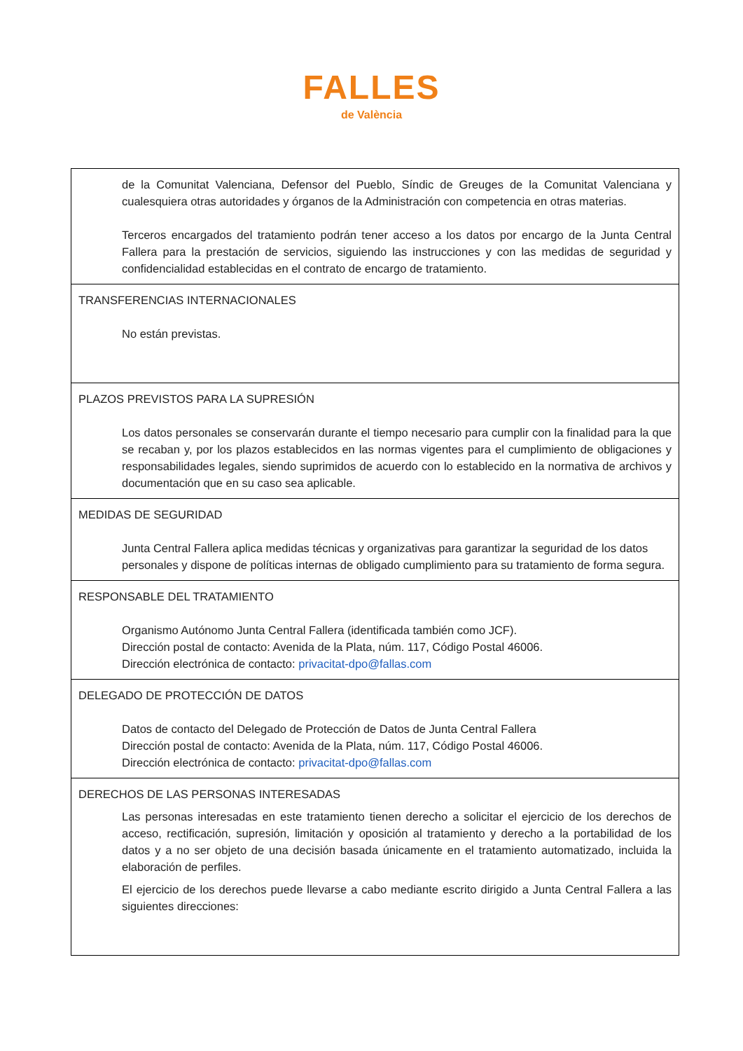FALLES
de València
| de la Comunitat Valenciana, Defensor del Pueblo, Síndic de Greuges de la Comunitat Valenciana y cualesquiera otras autoridades y órganos de la Administración con competencia en otras materias. Terceros encargados del tratamiento podrán tener acceso a los datos por encargo de la Junta Central Fallera para la prestación de servicios, siguiendo las instrucciones y con las medidas de seguridad y confidencialidad establecidas en el contrato de encargo de tratamiento. |
| TRANSFERENCIAS INTERNACIONALES No están previstas. |
| PLAZOS PREVISTOS PARA LA SUPRESIÓN Los datos personales se conservarán durante el tiempo necesario para cumplir con la finalidad para la que se recaban y, por los plazos establecidos en las normas vigentes para el cumplimiento de obligaciones y responsabilidades legales, siendo suprimidos de acuerdo con lo establecido en la normativa de archivos y documentación que en su caso sea aplicable. |
| MEDIDAS DE SEGURIDAD Junta Central Fallera aplica medidas técnicas y organizativas para garantizar la seguridad de los datos personales y dispone de políticas internas de obligado cumplimiento para su tratamiento de forma segura. |
| RESPONSABLE DEL TRATAMIENTO Organismo Autónomo Junta Central Fallera (identificada también como JCF). Dirección postal de contacto: Avenida de la Plata, núm. 117, Código Postal 46006. Dirección electrónica de contacto: privacitat-dpo@fallas.com |
| DELEGADO DE PROTECCIÓN DE DATOS Datos de contacto del Delegado de Protección de Datos de Junta Central Fallera Dirección postal de contacto: Avenida de la Plata, núm. 117, Código Postal 46006. Dirección electrónica de contacto: privacitat-dpo@fallas.com |
| DERECHOS DE LAS PERSONAS INTERESADAS Las personas interesadas en este tratamiento tienen derecho a solicitar el ejercicio de los derechos de acceso, rectificación, supresión, limitación y oposición al tratamiento y derecho a la portabilidad de los datos y a no ser objeto de una decisión basada únicamente en el tratamiento automatizado, incluida la elaboración de perfiles. El ejercicio de los derechos puede llevarse a cabo mediante escrito dirigido a Junta Central Fallera a las siguientes direcciones: |